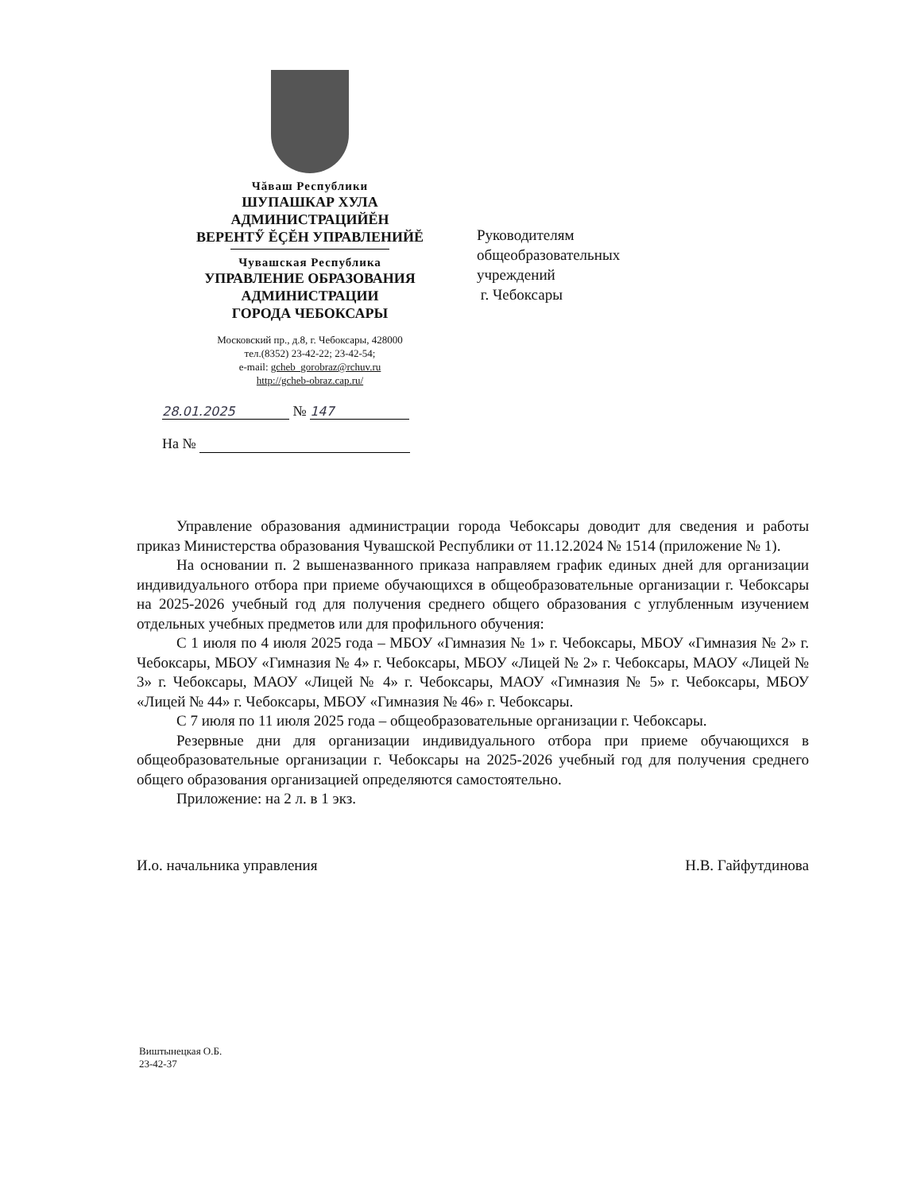Чăваш Республики
ШУПАШКАР ХУЛА
АДМИНИСТРАЦИЙĔН
ВЕРЕНТӲ ĔҪĔН УПРАВЛЕНИЙĔ
Чувашская Республика
УПРАВЛЕНИЕ ОБРАЗОВАНИЯ
АДМИНИСТРАЦИИ
ГОРОДА ЧЕБОКСАРЫ
Московский пр., д.8, г. Чебоксары, 428000
тел.(8352) 23-42-22; 23-42-54;
e-mail: gcheb_gorobraz@rchuv.ru
http://gcheb-obraz.cap.ru/
28.01.2025 № 147
На №
Руководителям
общеобразовательных
учреждений
г. Чебоксары
Управление образования администрации города Чебоксары доводит для сведения и работы приказ Министерства образования Чувашской Республики от 11.12.2024 № 1514 (приложение № 1).
На основании п. 2 вышеназванного приказа направляем график единых дней для организации индивидуального отбора при приеме обучающихся в общеобразовательные организации г. Чебоксары на 2025-2026 учебный год для получения среднего общего образования с углубленным изучением отдельных учебных предметов или для профильного обучения:
С 1 июля по 4 июля 2025 года – МБОУ «Гимназия № 1» г. Чебоксары, МБОУ «Гимназия № 2» г. Чебоксары, МБОУ «Гимназия № 4» г. Чебоксары, МБОУ «Лицей № 2» г. Чебоксары, МАОУ «Лицей № 3» г. Чебоксары, МАОУ «Лицей № 4» г. Чебоксары, МАОУ «Гимназия № 5» г. Чебоксары, МБОУ «Лицей № 44» г. Чебоксары, МБОУ «Гимназия № 46» г. Чебоксары.
С 7 июля по 11 июля 2025 года – общеобразовательные организации г. Чебоксары.
Резервные дни для организации индивидуального отбора при приеме обучающихся в общеобразовательные организации г. Чебоксары на 2025-2026 учебный год для получения среднего общего образования организацией определяются самостоятельно.
Приложение: на 2 л. в 1 экз.
И.о. начальника управления Н.В. Гайфутдинова
Виштынецкая О.Б.
23-42-37